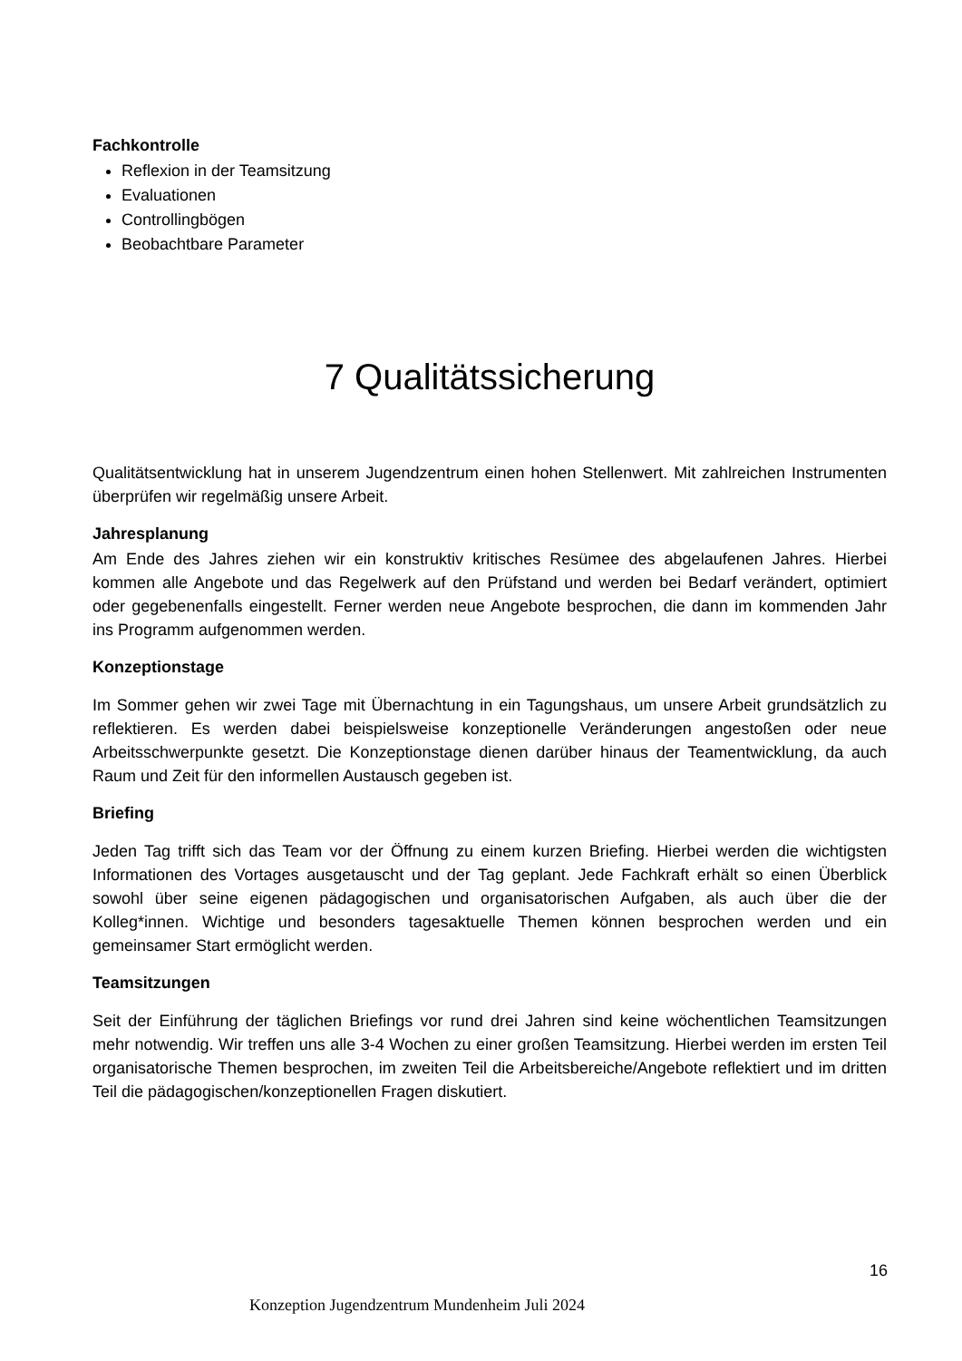Fachkontrolle
Reflexion in der Teamsitzung
Evaluationen
Controllingbögen
Beobachtbare Parameter
7 Qualitätssicherung
Qualitätsentwicklung hat in unserem Jugendzentrum einen hohen Stellenwert. Mit zahlreichen Instrumenten überprüfen wir regelmäßig unsere Arbeit.
Jahresplanung
Am Ende des Jahres ziehen wir ein konstruktiv kritisches Resümee des abgelaufenen Jahres. Hierbei kommen alle Angebote und das Regelwerk auf den Prüfstand und werden bei Bedarf verändert, optimiert oder gegebenenfalls eingestellt. Ferner werden neue Angebote besprochen, die dann im kommenden Jahr ins Programm aufgenommen werden.
Konzeptionstage
Im Sommer gehen wir zwei Tage mit Übernachtung in ein Tagungshaus, um unsere Arbeit grundsätzlich zu reflektieren. Es werden dabei beispielsweise konzeptionelle Veränderungen angestoßen oder neue Arbeitsschwerpunkte gesetzt. Die Konzeptionstage dienen darüber hinaus der Teamentwicklung, da auch Raum und Zeit für den informellen Austausch gegeben ist.
Briefing
Jeden Tag trifft sich das Team vor der Öffnung zu einem kurzen Briefing. Hierbei werden die wichtigsten Informationen des Vortages ausgetauscht und der Tag geplant. Jede Fachkraft erhält so einen Überblick sowohl über seine eigenen pädagogischen und organisatorischen Aufgaben, als auch über die der Kolleg*innen. Wichtige und besonders tagesaktuelle Themen können besprochen werden und ein gemeinsamer Start ermöglicht werden.
Teamsitzungen
Seit der Einführung der täglichen Briefings vor rund drei Jahren sind keine wöchentlichen Teamsitzungen mehr notwendig. Wir treffen uns alle 3-4 Wochen zu einer großen Teamsitzung. Hierbei werden im ersten Teil organisatorische Themen besprochen, im zweiten Teil die Arbeitsbereiche/Angebote reflektiert und im dritten Teil die pädagogischen/konzeptionellen Fragen diskutiert.
16
Konzeption Jugendzentrum Mundenheim Juli 2024